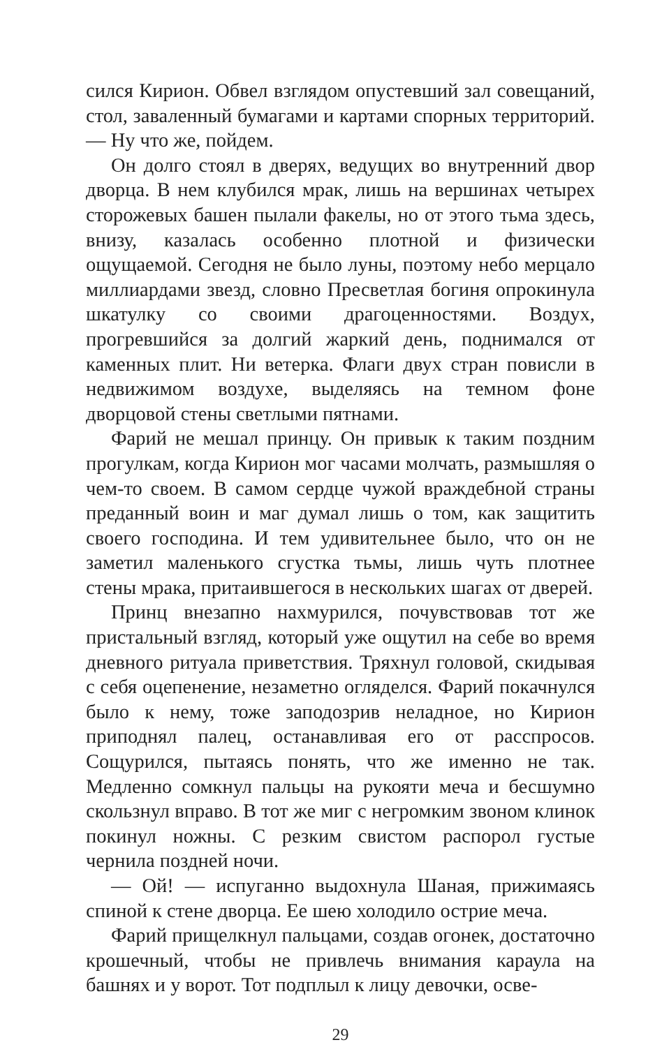сился Кирион. Обвел взглядом опустевший зал совещаний, стол, заваленный бумагами и картами спорных территорий. — Ну что же, пойдем.
Он долго стоял в дверях, ведущих во внутренний двор дворца. В нем клубился мрак, лишь на вершинах четырех сторожевых башен пылали факелы, но от этого тьма здесь, внизу, казалась особенно плотной и физически ощущаемой. Сегодня не было луны, поэтому небо мерцало миллиардами звезд, словно Пресветлая богиня опрокинула шкатулку со своими драгоценностями. Воздух, прогревшийся за долгий жаркий день, поднимался от каменных плит. Ни ветерка. Флаги двух стран повисли в недвижимом воздухе, выделяясь на темном фоне дворцовой стены светлыми пятнами.
Фарий не мешал принцу. Он привык к таким поздним прогулкам, когда Кирион мог часами молчать, размышляя о чем-то своем. В самом сердце чужой враждебной страны преданный воин и маг думал лишь о том, как защитить своего господина. И тем удивительнее было, что он не заметил маленького сгустка тьмы, лишь чуть плотнее стены мрака, притаившегося в нескольких шагах от дверей.
Принц внезапно нахмурился, почувствовав тот же пристальный взгляд, который уже ощутил на себе во время дневного ритуала приветствия. Тряхнул головой, скидывая с себя оцепенение, незаметно огляделся. Фарий покачнулся было к нему, тоже заподозрив неладное, но Кирион приподнял палец, останавливая его от расспросов. Сощурился, пытаясь понять, что же именно не так. Медленно сомкнул пальцы на рукояти меча и бесшумно скользнул вправо. В тот же миг с негромким звоном клинок покинул ножны. С резким свистом распорол густые чернила поздней ночи.
— Ой! — испуганно выдохнула Шаная, прижимаясь спиной к стене дворца. Ее шею холодило острие меча.
Фарий прищелкнул пальцами, создав огонек, достаточно крошечный, чтобы не привлечь внимания караула на башнях и у ворот. Тот подплыл к лицу девочки, осве-
29